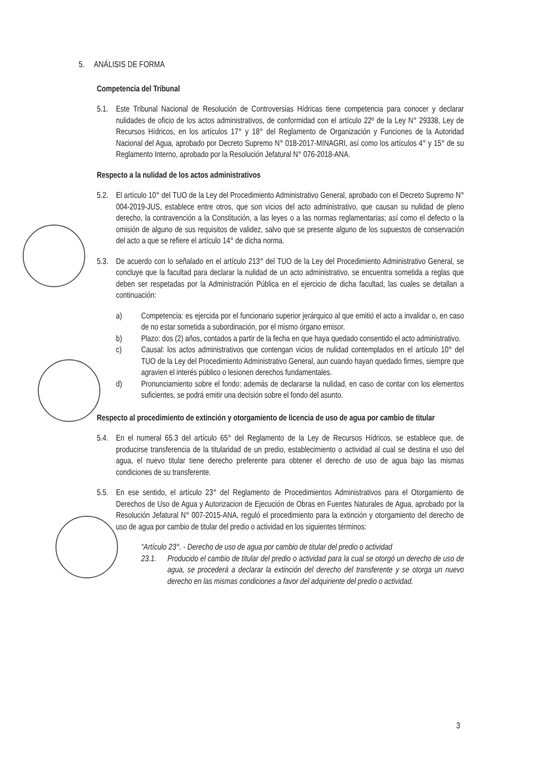5. ANÁLISIS DE FORMA
Competencia del Tribunal
5.1. Este Tribunal Nacional de Resolución de Controversias Hídricas tiene competencia para conocer y declarar nulidades de oficio de los actos administrativos, de conformidad con el artículo 22º de la Ley N° 29338, Ley de Recursos Hídricos, en los artículos 17° y 18° del Reglamento de Organización y Funciones de la Autoridad Nacional del Agua, aprobado por Decreto Supremo N° 018-2017-MINAGRI, así como los artículos 4° y 15° de su Reglamento Interno, aprobado por la Resolución Jefatural N° 076-2018-ANA.
Respecto a la nulidad de los actos administrativos
5.2. El artículo 10° del TUO de la Ley del Procedimiento Administrativo General, aprobado con el Decreto Supremo N° 004-2019-JUS, establece entre otros, que son vicios del acto administrativo, que causan su nulidad de pleno derecho, la contravención a la Constitución, a las leyes o a las normas reglamentarias; así como el defecto o la omisión de alguno de sus requisitos de validez, salvo que se presente alguno de los supuestos de conservación del acto a que se refiere el artículo 14° de dicha norma.
5.3. De acuerdo con lo señalado en el artículo 213° del TUO de la Ley del Procedimiento Administrativo General, se concluye que la facultad para declarar la nulidad de un acto administrativo, se encuentra sometida a reglas que deben ser respetadas por la Administración Pública en el ejercicio de dicha facultad, las cuales se detallan a continuación:
a) Competencia: es ejercida por el funcionario superior jerárquico al que emitió el acto a invalidar o, en caso de no estar sometida a subordinación, por el mismo órgano emisor.
b) Plazo: dos (2) años, contados a partir de la fecha en que haya quedado consentido el acto administrativo.
c) Causal: los actos administrativos que contengan vicios de nulidad contemplados en el artículo 10° del TUO de la Ley del Procedimiento Administrativo General, aun cuando hayan quedado firmes, siempre que agravien el interés público o lesionen derechos fundamentales.
d) Pronunciamiento sobre el fondo: además de declararse la nulidad, en caso de contar con los elementos suficientes, se podrá emitir una decisión sobre el fondo del asunto.
Respecto al procedimiento de extinción y otorgamiento de licencia de uso de agua por cambio de titular
5.4. En el numeral 65.3 del artículo 65° del Reglamento de la Ley de Recursos Hídricos, se establece que, de producirse transferencia de la titularidad de un predio, establecimiento o actividad al cual se destina el uso del agua, el nuevo titular tiene derecho preferente para obtener el derecho de uso de agua bajo las mismas condiciones de su transferente.
5.5. En ese sentido, el artículo 23° del Reglamento de Procedimientos Administrativos para el Otorgamiento de Derechos de Uso de Agua y Autorizacion de Ejecución de Obras en Fuentes Naturales de Agua, aprobado por la Resolución Jefatural N° 007-2015-ANA, reguló el procedimiento para la extinción y otorgamiento del derecho de uso de agua por cambio de titular del predio o actividad en los siguientes términos:
“Artículo 23°. - Derecho de uso de agua por cambio de titular del predio o actividad
23.1. Producido el cambio de titular del predio o actividad para la cual se otorgó un derecho de uso de agua, se procederá a declarar la extinción del derecho del transferente y se otorga un nuevo derecho en las mismas condiciones a favor del adquiriente del predio o actividad.
3